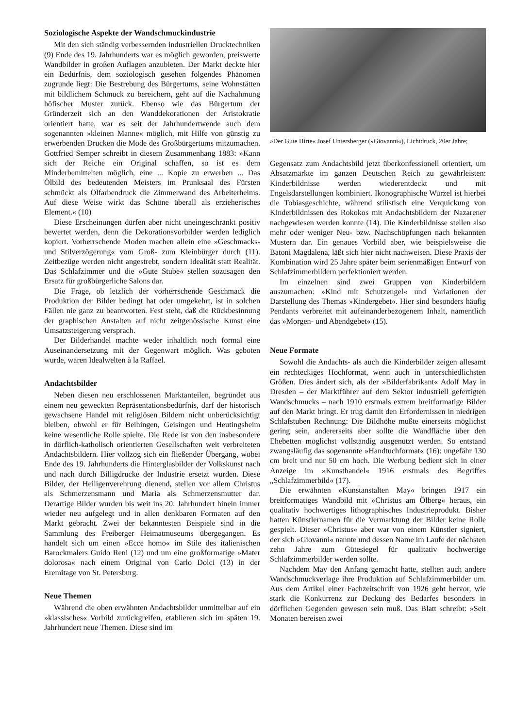Soziologische Aspekte der Wandschmuckindustrie
Mit den sich ständig verbessernden industriellen Drucktechniken (9) Ende des 19. Jahrhunderts war es möglich geworden, preiswerte Wandbilder in großen Auflagen anzubieten. Der Markt deckte hier ein Bedürfnis, dem soziologisch gesehen folgendes Phänomen zugrunde liegt: Die Bestrebung des Bürgertums, seine Wohnstätten mit bildlichem Schmuck zu bereichern, geht auf die Nachahmung höfischer Muster zurück. Ebenso wie das Bürgertum der Gründerzeit sich an den Wanddekorationen der Aristokratie orientiert hatte, war es seit der Jahrhundertwende auch dem sogenannten »kleinen Manne« möglich, mit Hilfe von günstig zu erwerbenden Drucken die Mode des Großbürgertums mitzumachen. Gottfried Semper schreibt in diesem Zusammenhang 1883: »Kann sich der Reiche ein Original schaffen, so ist es dem Minderbemittelten möglich, eine ... Kopie zu erwerben ... Das Ölbild des bedeutenden Meisters im Prunksaal des Fürsten schmückt als Ölfarbendruck die Zimmerwand des Arbeiterheims. Auf diese Weise wirkt das Schöne überall als erzieherisches Element.« (10)
Diese Erscheinungen dürfen aber nicht uneingeschränkt positiv bewertet werden, denn die Dekorationsvorbilder werden lediglich kopiert. Vorherrschende Moden machen allein eine »Geschmacks- und Stilverzögerung« vom Groß- zum Kleinbürger durch (11). Zeitbezüge werden nicht angestrebt, sondern Idealität statt Realität. Das Schlafzimmer und die »Gute Stube« stellen sozusagen den Ersatz für großbürgerliche Salons dar.
Die Frage, ob letzlich der vorherrschende Geschmack die Produktion der Bilder bedingt hat oder umgekehrt, ist in solchen Fällen nie ganz zu beantworten. Fest steht, daß die Rückbesinnung der graphischen Anstalten auf nicht zeitgenössische Kunst eine Umsatzsteigerung versprach.
Der Bilderhandel machte weder inhaltlich noch formal eine Auseinandersetzung mit der Gegenwart möglich. Was geboten wurde, waren Idealwelten à la Raffael.
Andachtsbilder
Neben diesen neu erschlossenen Marktanteilen, begründet aus einem neu geweckten Repräsentationsbedürfnis, darf der historisch gewachsene Handel mit religiösen Bildern nicht unberücksichtigt bleiben, obwohl er für Beihingen, Geisingen und Heutingsheim keine wesentliche Rolle spielte. Die Rede ist von den insbesondere in dörflich-katholisch orientierten Gesellschaften weit verbreiteten Andachtsbildern. Hier vollzog sich ein fließender Übergang, wobei Ende des 19. Jahrhunderts die Hinterglasbilder der Volkskunst nach und nach durch Billigdrucke der Industrie ersetzt wurden. Diese Bilder, der Heiligenverehrung dienend, stellen vor allem Christus als Schmerzensmann und Maria als Schmerzensmutter dar. Derartige Bilder wurden bis weit ins 20. Jahrhundert hinein immer wieder neu aufgelegt und in allen denkbaren Formaten auf den Markt gebracht. Zwei der bekanntesten Beispiele sind in die Sammlung des Freiberger Heimatmuseums übergegangen. Es handelt sich um einen »Ecce homo« im Stile des italienischen Barockmalers Guido Reni (12) und um eine großformatige »Mater dolorosa« nach einem Original von Carlo Dolci (13) in der Eremitage von St. Petersburg.
Neue Themen
Während die oben erwähnten Andachtsbilder unmittelbar auf ein »klassisches« Vorbild zurückgreifen, etablieren sich im späten 19. Jahrhundert neue Themen. Diese sind im
»Der Gute Hirte« Josef Untersberger (»Giovanni«), Lichtdruck, 20er Jahre;
Gegensatz zum Andachtsbild jetzt überkonfessionell orientiert, um Absatzmärkte im ganzen Deutschen Reich zu gewährleisten: Kinderbildnisse werden wiederentdeckt und mit Engelsdarstellungen kombiniert. Ikonographische Wurzel ist hierbei die Tobiasgeschichte, während stilistisch eine Verquickung von Kinderbildnissen des Rokokos mit Andachtsbildern der Nazarener nachgewiesen werden konnte (14). Die Kinderbildnisse stellen also mehr oder weniger Neu- bzw. Nachschöpfungen nach bekannten Mustern dar. Ein genaues Vorbild aber, wie beispielsweise die Batoni Magdalena, läßt sich hier nicht nachweisen. Diese Praxis der Kombination wird 25 Jahre später beim serienmäßigen Entwurf von Schlafzimmerbildern perfektioniert werden.
Im einzelnen sind zwei Gruppen von Kinderbildern auszumachen: »Kind mit Schutzengel« und Variationen der Darstellung des Themas »Kindergebet«. Hier sind besonders häufig Pendants verbreitet mit aufeinanderbezogenem Inhalt, namentlich das »Morgen- und Abendgebet« (15).
Neue Formate
Sowohl die Andachts- als auch die Kinderbilder zeigen allesamt ein rechteckiges Hochformat, wenn auch in unterschiedlichsten Größen. Dies ändert sich, als der »Bilderfabrikant« Adolf May in Dresden – der Marktführer auf dem Sektor industriell gefertigten Wandschmucks – nach 1910 erstmals extrem breitformatige Bilder auf den Markt bringt. Er trug damit den Erfordernissen in niedrigen Schlafstuben Rechnung: Die Bildhöhe mußte einerseits möglichst gering sein, andererseits aber sollte die Wandfläche über den Ehebetten möglichst vollständig ausgenützt werden. So entstand zwangsläufig das sogenannte »Handtuchformat« (16): ungefähr 130 cm breit und nur 50 cm hoch. Die Werbung bedient sich in einer Anzeige im »Kunsthandel« 1916 erstmals des Begriffes „Schlafzimmerbild« (17).
Die erwähnten »Kunstanstalten May« bringen 1917 ein breitformatiges Wandbild mit »Christus am Ölberg« heraus, ein qualitativ hochwertiges lithographisches Industrieprodukt. Bisher hatten Künstlernamen für die Vermarktung der Bilder keine Rolle gespielt. Dieser »Christus« aber war von einem Künstler signiert, der sich »Giovanni« nannte und dessen Name im Laufe der nächsten zehn Jahre zum Gütesiegel für qualitativ hochwertige Schlafzimmerbilder werden sollte.
Nachdem May den Anfang gemacht hatte, stellten auch andere Wandschmuckverlage ihre Produktion auf Schlafzimmerbilder um. Aus dem Artikel einer Fachzeitschrift von 1926 geht hervor, wie stark die Konkurrenz zur Deckung des Bedarfes besonders in dörflichen Gegenden gewesen sein muß. Das Blatt schreibt: »Seit Monaten bereisen zwei